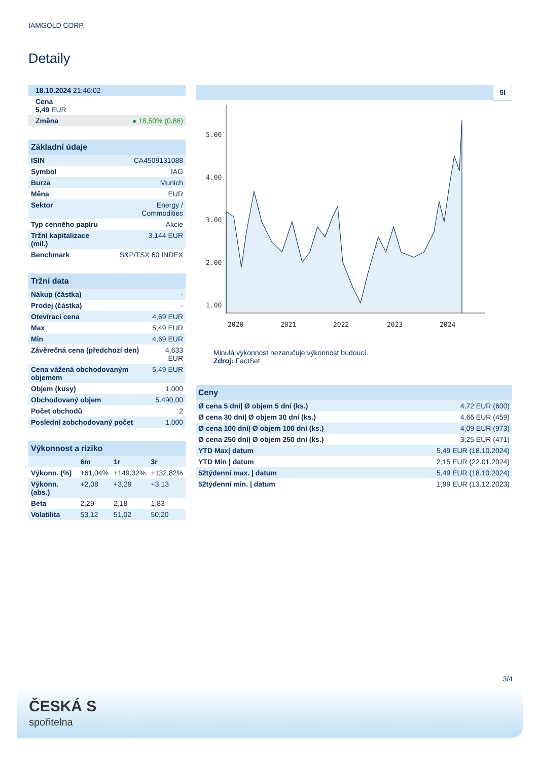IAMGOLD CORP.
Detaily
| 18.10.2024 21:46:02 | |
| Cena 5,49 EUR | |
| Změna | ● 18,50% (0,86) |
| Základní údaje | |
| --- | --- |
| ISIN | CA4509131088 |
| Symbol | IAG |
| Burza | Munich |
| Měna | EUR |
| Sektor | Energy / Commodities |
| Typ cenného papíru | Akcie |
| Tržní kapitalizace (mil.) | 3.144 EUR |
| Benchmark | S&P/TSX 60 INDEX |
| Tržní data | |
| --- | --- |
| Nákup (částka) | - |
| Prodej (částka) | - |
| Otevírací cena | 4,69 EUR |
| Max | 5,49 EUR |
| Min | 4,69 EUR |
| Závěrečná cena (předchozí den) | 4,633 EUR |
| Cena vážená obchodovaným objemem | 5,49 EUR |
| Objem (kusy) | 1.000 |
| Obchodovaný objem | 5.490,00 |
| Počet obchodů | 2 |
| Poslední zobchodovaný počet | 1.000 |
| Výkonnost a riziko | | | |
| --- | --- | --- | --- |
| | 6m | 1r | 3r |
| Výkonn. (%) | +61,04% | +149,32% | +132,82% |
| Výkonn. (abs.) | +2,08 | +3,29 | +3,13 |
| Beta | 2,29 | 2,18 | 1,83 |
| Volatilita | 53,12 | 51,02 | 50,20 |
5l
5.00
4.00
3.00
2.00
1.00
2020
2021
2022
2023
2024
Minulá výkonnost nezaručuje výkonnost budoucí.
Zdroj: FactSet
| Ceny | |
| --- | --- |
| Ø cena 5 dní/ Ø objem 5 dní (ks.) | 4,72 EUR (600) |
| Ø cena 30 dní/ Ø objem 30 dní (ks.) | 4,66 EUR (459) |
| Ø cena 100 dní/ Ø objem 100 dní (ks.) | 4,09 EUR (973) |
| Ø cena 250 dní/ Ø objem 250 dní (ks.) | 3,25 EUR (471) |
| YTD Max/ datum | 5,49 EUR (18.10.2024) |
| YTD Min / datum | 2,15 EUR (22.01.2024) |
| 52týdenní max. / datum | 5,49 EUR (18.10.2024) |
| 52týdenní min. / datum | 1,99 EUR (13.12.2023) |
3/4
ČESKÁ S
spořitelna